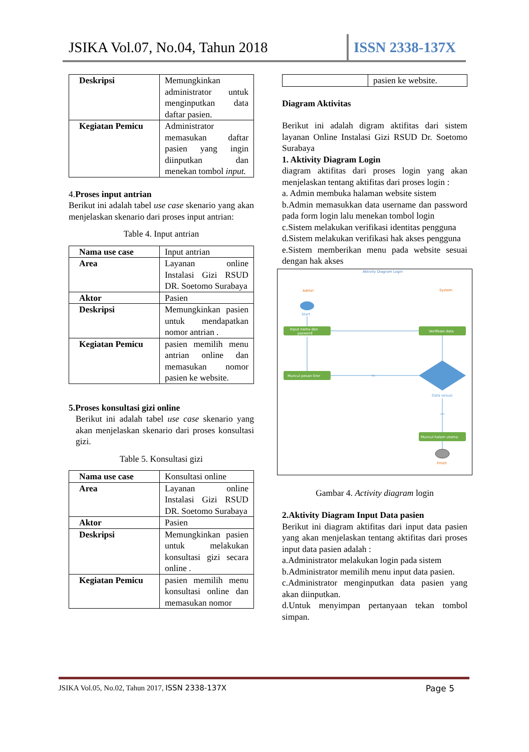JSIKA Vol.07, No.04, Tahun 2018 ISSN 2338-137X
| Deskripsi | Memungkinkan administrator untuk menginputkan data daftar pasien. |
| Kegiatan Pemicu | Administrator memasukan daftar pasien yang ingin diinputkan dan menekan tombol input. |
4.Proses input antrian
Berikut ini adalah tabel use case skenario yang akan menjelaskan skenario dari proses input antrian:
Table 4. Input antrian
| Nama use case | Input antrian |
| Area | Layanan online Instalasi Gizi RSUD DR. Soetomo Surabaya |
| Aktor | Pasien |
| Deskripsi | Memungkinkan pasien untuk mendapatkan nomor antrian . |
| Kegiatan Pemicu | pasien memilih menu antrian online dan memasukan nomor pasien ke website. |
5.Proses konsultasi gizi online
Berikut ini adalah tabel use case skenario yang akan menjelaskan skenario dari proses konsultasi gizi.
Table 5. Konsultasi gizi
| Nama use case | Konsultasi online |
| Area | Layanan online Instalasi Gizi RSUD DR. Soetomo Surabaya |
| Aktor | Pasien |
| Deskripsi | Memungkinkan pasien untuk melakukan konsultasi gizi secara online . |
| Kegiatan Pemicu | pasien memilih menu konsultasi online dan memasukan nomor |
| | pasien ke website. |
Diagram Aktivitas
Berikut ini adalah digram aktifitas dari sistem layanan Online Instalasi Gizi RSUD Dr. Soetomo Surabaya
1. Aktivity Diagram Login
diagram aktifitas dari proses login yang akan menjelaskan tentang aktifitas dari proses login :
a. Admin membuka halaman website sistem
b.Admin memasukkan data username dan password pada form login lalu menekan tombol login
c.Sistem melakukan verifikasi identitas pengguna
d.Sistem melakukan verifikasi hak akses pengguna
e.Sistem memberikan menu pada website sesuai dengan hak akses
Aktivity Diagram Login
Admin
System
Start
Input nama dan
pasword
Verifikasi data
Data sesuai
No
Muncul pesan Eror
yes
Muncul halam utama
Finish
Gambar 4. Activity diagram login
2.Aktivity Diagram Input Data pasien
Berikut ini diagram aktifitas dari input data pasien yang akan menjelaskan tentang aktifitas dari proses input data pasien adalah :
a.Administrator melakukan login pada sistem
b.Administrator memilih menu input data pasien.
c.Administrator menginputkan data pasien yang akan diinputkan.
d.Untuk menyimpan pertanyaan tekan tombol simpan.
JSIKA Vol.05, No.02, Tahun 2017, ISSN 2338-137X Page 5